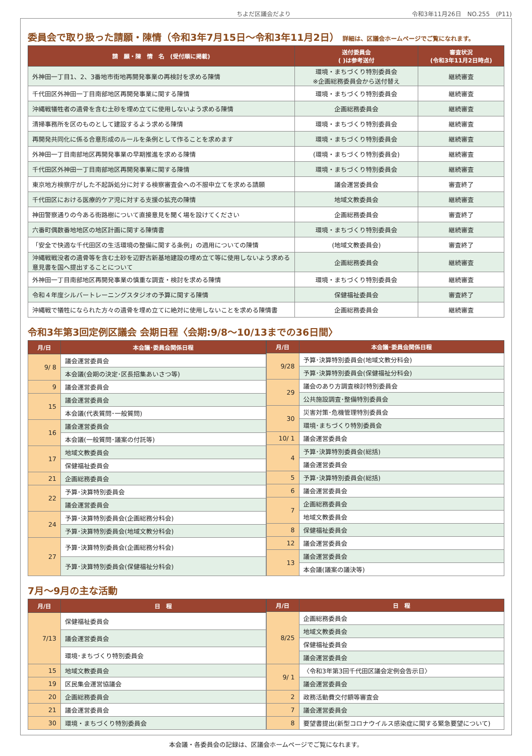ちよだ区議会だより 令和3年11月26日　NO.255　(P11)
委員会で取り扱った請願・陳情（令和3年7月15日～令和3年11月2日） 詳細は、区議会ホームページでご覧になれます。
| 請 願・陳 情 名 (受付順に掲載) | 送付委員会 ( )は参考送付 | 審査状況 (令和3年11月2日時点) |
| --- | --- | --- |
| 外神田一丁目1、2、3番地市街地再開発事業の再検討を求める陳情 | 環境・まちづくり特別委員会 ※企画総務委員会から送付替え | 継続審査 |
| 千代田区外神田一丁目南部地区再開発事業に関する陳情 | 環境・まちづくり特別委員会 | 継続審査 |
| 沖縄戦犠牲者の遺骨を含む土砂を埋め立てに使用しないよう求める陳情 | 企画総務委員会 | 継続審査 |
| 清掃事務所を区のものとして建設するよう求める陳情 | 環境・まちづくり特別委員会 | 継続審査 |
| 再開発共同化に係る合意形成のルールを条例として作ることを求めます | 環境・まちづくり特別委員会 | 継続審査 |
| 外神田一丁目南部地区再開発事業の早期推進を求める陳情 | (環境・まちづくり特別委員会) | 継続審査 |
| 千代田区外神田一丁目南部地区再開発事業に関する陳情 | 環境・まちづくり特別委員会 | 継続審査 |
| 東京地方検察庁がした不起訴処分に対する検察審査会への不服申立てを求める請願 | 議会運営委員会 | 審査終了 |
| 千代田区における医療的ケア児に対する支援の拡充の陳情 | 地域文教委員会 | 継続審査 |
| 神田警察通りの今ある街路樹について直接意見を聞く場を設けてください | 企画総務委員会 | 審査終了 |
| 六番町偶数番地地区の地区計画に関する陳情書 | 環境・まちづくり特別委員会 | 継続審査 |
| 「安全で快適な千代田区の生活環境の整備に関する条例」の適用についての陳情 | (地域文教委員会) | 審査終了 |
| 沖縄戦戦没者の遺骨等を含む土砂を辺野古新基地建設の埋め立て等に使用しないよう求める意見書を国へ提出することについて | 企画総務委員会 | 継続審査 |
| 外神田一丁目南部地区再開発事業の慎重な調査・検討を求める陳情 | 環境・まちづくり特別委員会 | 継続審査 |
| 令和４年度シルバートレーニングスタジオの予算に関する陳情 | 保健福祉委員会 | 審査終了 |
| 沖縄戦で犠牲になられた方々の遺骨を埋め立てに絶対に使用しないことを求める陳情書 | 企画総務委員会 | 継続審査 |
令和3年第3回定例区議会 会期日程〈会期:9/8～10/13までの36日間〉
| 月/日 | 本会議･委員会関係日程 |
| --- | --- |
| 9/ 8 | 議会運営委員会 |
| | 本会議(会期の決定･区長招集あいさつ等) |
| 9 | 議会運営委員会 |
| 15 | 議会運営委員会 |
| | 本会議(代表質問･一般質問) |
| 16 | 議会運営委員会 |
| | 本会議(一般質問･議案の付託等) |
| 17 | 地域文教委員会 |
| | 保健福祉委員会 |
| 21 | 企画総務委員会 |
| 22 | 予算･決算特別委員会 |
| | 議会運営委員会 |
| 24 | 予算･決算特別委員会(企画総務分科会) |
| | 予算･決算特別委員会(地域文教分科会) |
| 27 | 予算･決算特別委員会(企画総務分科会) |
| | 予算･決算特別委員会(保健福祉分科会) |
| 月/日 | 本会議･委員会関係日程 |
| --- | --- |
| 9/28 | 予算･決算特別委員会(地域文教分科会) |
| | 予算･決算特別委員会(保健福祉分科会) |
| 29 | 議会のあり方調査検討特別委員会 |
| | 公共施設調査･整備特別委員会 |
| 30 | 災害対策･危機管理特別委員会 |
| | 環境･まちづくり特別委員会 |
| 10/ 1 | 議会運営委員会 |
| 4 | 予算･決算特別委員会(総括) |
| | 議会運営委員会 |
| 5 | 予算･決算特別委員会(総括) |
| 6 | 議会運営委員会 |
| 7 | 企画総務委員会 |
| | 地域文教委員会 |
| 8 | 保健福祉委員会 |
| 12 | 議会運営委員会 |
| 13 | 議会運営委員会 |
| | 本会議(議案の議決等) |
7月～9月の主な活動
| 月/日 | 日 程 |
| --- | --- |
| 7/13 | 保健福祉委員会 |
| | 議会運営委員会 |
| | 環境･まちづくり特別委員会 |
| 15 | 地域文教委員会 |
| 19 | 区民集会運営協議会 |
| 20 | 企画総務委員会 |
| 21 | 議会運営委員会 |
| 30 | 環境・まちづくり特別委員会 |
| 月/日 | 日 程 |
| --- | --- |
| 8/25 | 企画総務委員会 |
| | 地域文教委員会 |
| | 保健福祉委員会 |
| | 議会運営委員会 |
| 9/ 1 | 〈令和3年第3回千代田区議会定例会告示日〉 |
| | 議会運営委員会 |
| 2 | 政務活動費交付額等審査会 |
| 7 | 議会運営委員会 |
| 8 | 要望書提出(新型コロナウイルス感染症に関する緊急要望について) |
本会議・各委員会の記録は、区議会ホームページでご覧になれます。